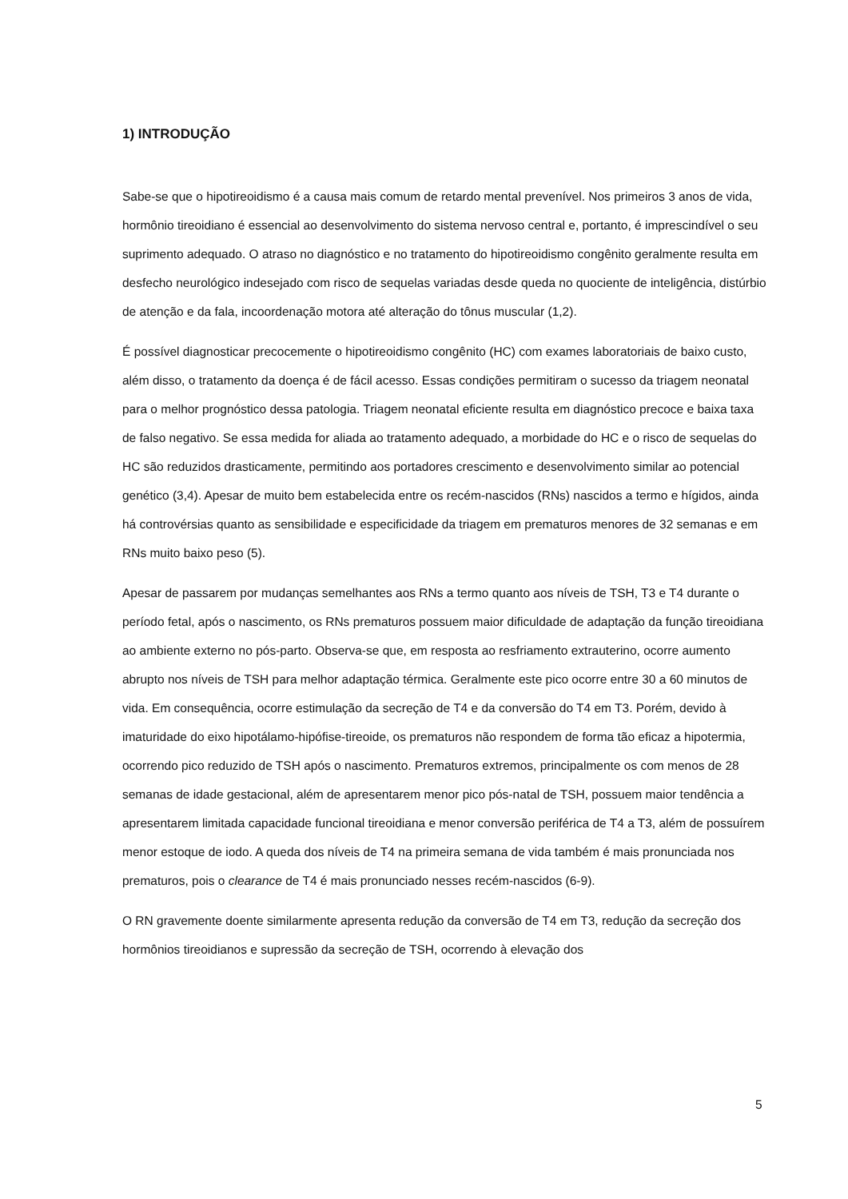1) INTRODUÇÃO
Sabe-se que o hipotireoidismo é a causa mais comum de retardo mental prevenível. Nos primeiros 3 anos de vida, hormônio tireoidiano é essencial ao desenvolvimento do sistema nervoso central e, portanto, é imprescindível o seu suprimento adequado. O atraso no diagnóstico e no tratamento do hipotireoidismo congênito geralmente resulta em desfecho neurológico indesejado com risco de sequelas variadas desde queda no quociente de inteligência, distúrbio de atenção e da fala, incoordenação motora até alteração do tônus muscular (1,2).
É possível diagnosticar precocemente o hipotireoidismo congênito (HC) com exames laboratoriais de baixo custo, além disso, o tratamento da doença é de fácil acesso. Essas condições permitiram o sucesso da triagem neonatal para o melhor prognóstico dessa patologia. Triagem neonatal eficiente resulta em diagnóstico precoce e baixa taxa de falso negativo. Se essa medida for aliada ao tratamento adequado, a morbidade do HC e o risco de sequelas do HC são reduzidos drasticamente, permitindo aos portadores crescimento e desenvolvimento similar ao potencial genético (3,4). Apesar de muito bem estabelecida entre os recém-nascidos (RNs) nascidos a termo e hígidos, ainda há controvérsias quanto as sensibilidade e especificidade da triagem em prematuros menores de 32 semanas e em RNs muito baixo peso (5).
Apesar de passarem por mudanças semelhantes aos RNs a termo quanto aos níveis de TSH, T3 e T4 durante o período fetal, após o nascimento, os RNs prematuros possuem maior dificuldade de adaptação da função tireoidiana ao ambiente externo no pós-parto. Observa-se que, em resposta ao resfriamento extrauterino, ocorre aumento abrupto nos níveis de TSH para melhor adaptação térmica. Geralmente este pico ocorre entre 30 a 60 minutos de vida. Em consequência, ocorre estimulação da secreção de T4 e da conversão do T4 em T3. Porém, devido à imaturidade do eixo hipotálamo-hipófise-tireoide, os prematuros não respondem de forma tão eficaz a hipotermia, ocorrendo pico reduzido de TSH após o nascimento. Prematuros extremos, principalmente os com menos de 28 semanas de idade gestacional, além de apresentarem menor pico pós-natal de TSH, possuem maior tendência a apresentarem limitada capacidade funcional tireoidiana e menor conversão periférica de T4 a T3, além de possuírem menor estoque de iodo. A queda dos níveis de T4 na primeira semana de vida também é mais pronunciada nos prematuros, pois o clearance de T4 é mais pronunciado nesses recém-nascidos (6-9).
O RN gravemente doente similarmente apresenta redução da conversão de T4 em T3, redução da secreção dos hormônios tireoidianos e supressão da secreção de TSH, ocorrendo à elevação dos
5